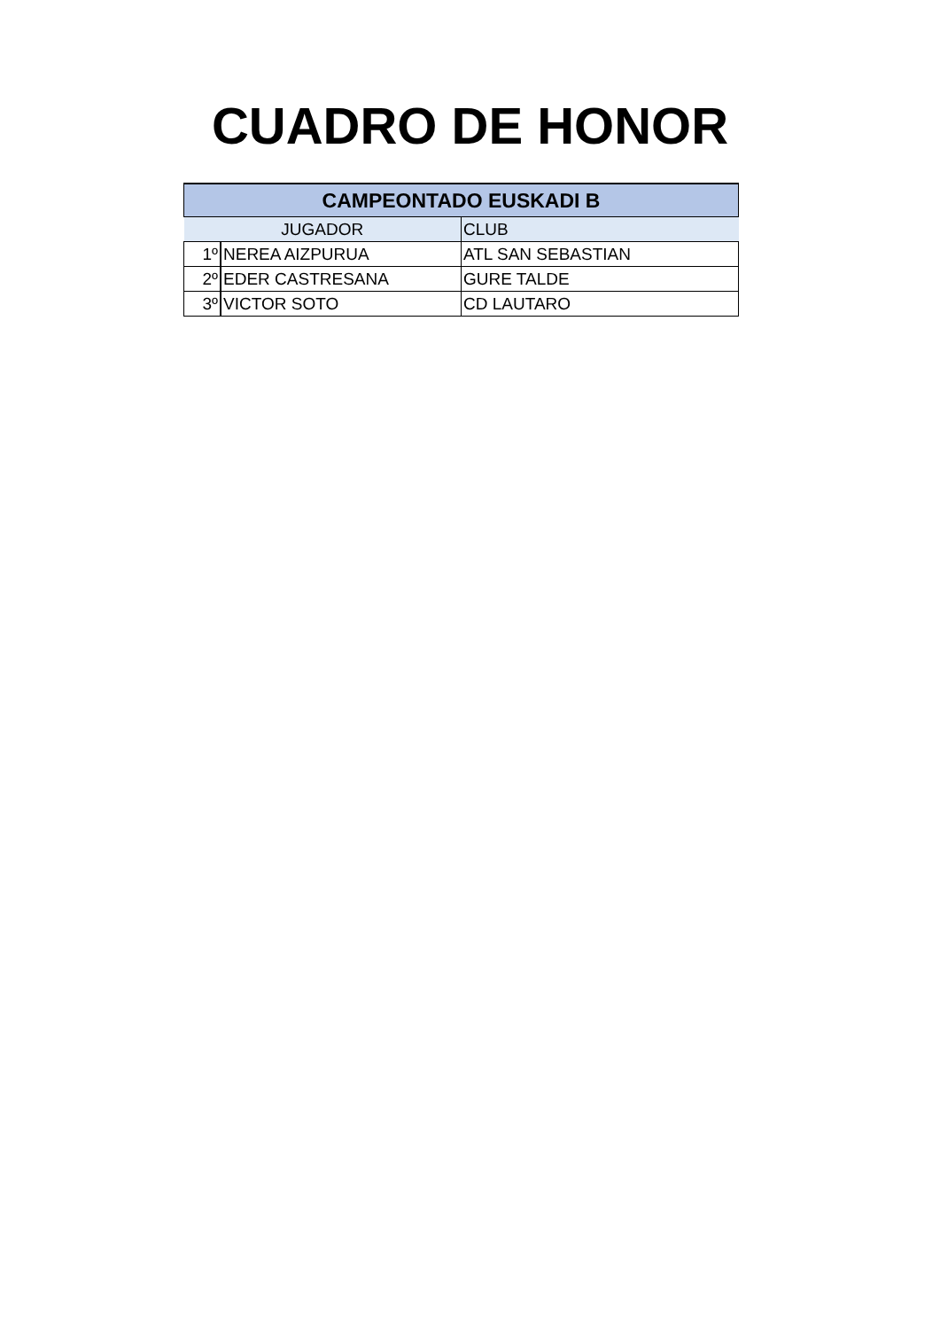CUADRO DE HONOR
| CAMPEONTADO EUSKADI B | | |
| --- | --- | --- |
| JUGADOR | | CLUB |
| 1º | NEREA AIZPURUA | ATL SAN SEBASTIAN |
| 2º | EDER CASTRESANA | GURE TALDE |
| 3º | VICTOR SOTO | CD LAUTARO |